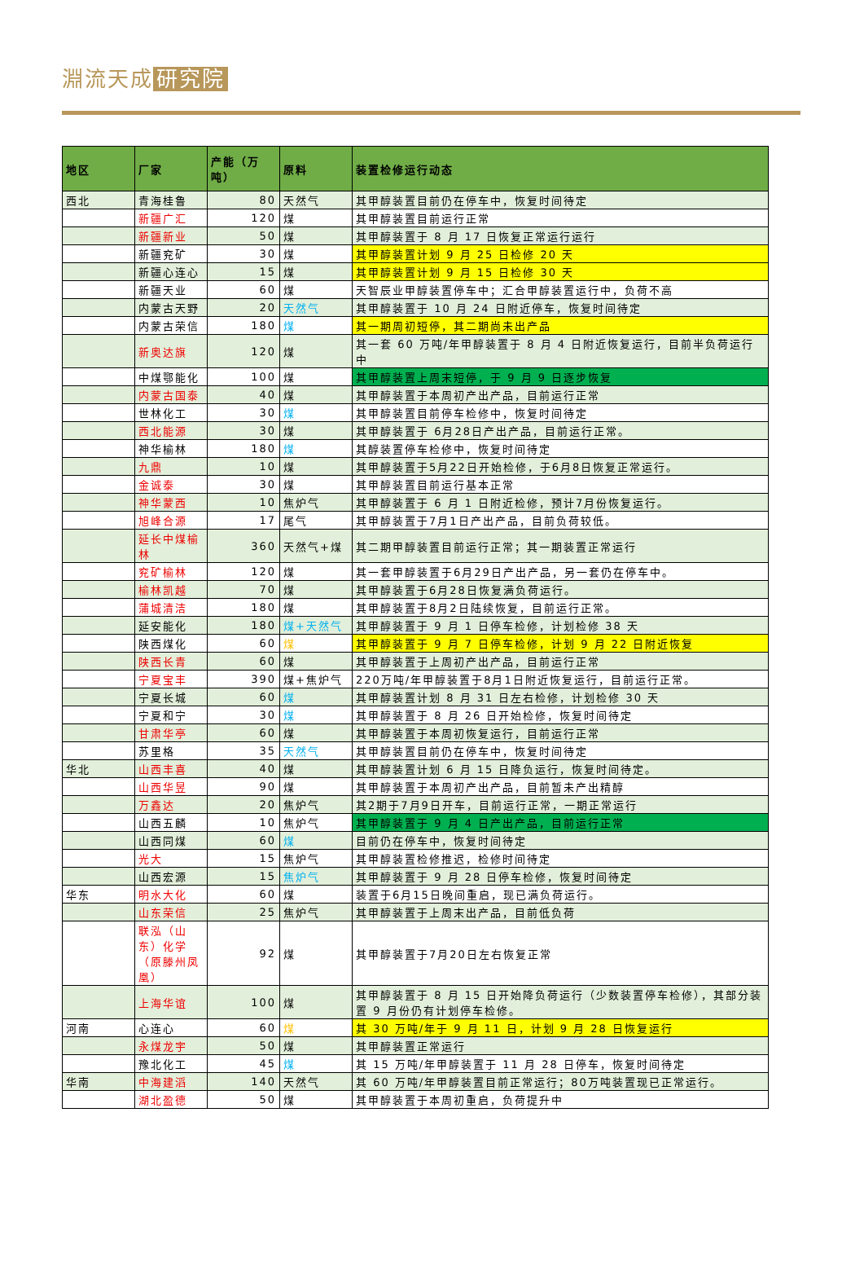淵流天成 研究院
| 地区 | 厂家 | 产能（万吨） | 原料 | 装置检修运行动态 |
| --- | --- | --- | --- | --- |
| 西北 | 青海桂鲁 | 80 | 天然气 | 其甲醇装置目前仍在停车中，恢复时间待定 |
| | 新疆广汇 | 120 | 煤 | 其甲醇装置目前运行正常 |
| | 新疆新业 | 50 | 煤 | 其甲醇装置于 8 月 17 日恢复正常运行运行 |
| | 新疆兖矿 | 30 | 煤 | 其甲醇装置计划 9 月 25 日检修 20 天 |
| | 新疆心连心 | 15 | 煤 | 其甲醇装置计划 9 月 15 日检修 30 天 |
| | 新疆天业 | 60 | 煤 | 天智辰业甲醇装置停车中；汇合甲醇装置运行中，负荷不高 |
| | 内蒙古天野 | 20 | 天然气 | 其甲醇装置于 10 月 24 日附近停车，恢复时间待定 |
| | 内蒙古荣信 | 180 | 煤 | 其一期周初短停，其二期尚未出产品 |
| | 新奥达旗 | 120 | 煤 | 其一套 60 万吨/年甲醇装置于 8 月 4 日附近恢复运行，目前半负荷运行中 |
| | 中煤鄂能化 | 100 | 煤 | 其甲醇装置上周末短停，于 9 月 9 日逐步恢复 |
| | 内蒙古国泰 | 40 | 煤 | 其甲醇装置于本周初产出产品，目前运行正常 |
| | 世林化工 | 30 | 煤 | 其甲醇装置目前停车检修中，恢复时间待定 |
| | 西北能源 | 30 | 煤 | 其甲醇装置于 6月28日产出产品，目前运行正常。 |
| | 神华榆林 | 180 | 煤 | 其醇装置停车检修中，恢复时间待定 |
| | 九鼎 | 10 | 煤 | 其甲醇装置于5月22日开始检修，于6月8日恢复正常运行。 |
| | 金诚泰 | 30 | 煤 | 其甲醇装置目前运行基本正常 |
| | 神华蒙西 | 10 | 焦炉气 | 其甲醇装置于 6 月 1 日附近检修，预计7月份恢复运行。 |
| | 旭峰合源 | 17 | 尾气 | 其甲醇装置于7月1日产出产品，目前负荷较低。 |
| | 延长中煤榆林 | 360 | 天然气+煤 | 其二期甲醇装置目前运行正常；其一期装置正常运行 |
| | 兖矿榆林 | 120 | 煤 | 其一套甲醇装置于6月29日产出产品，另一套仍在停车中。 |
| | 榆林凯越 | 70 | 煤 | 其甲醇装置于6月28日恢复满负荷运行。 |
| | 蒲城清洁 | 180 | 煤 | 其甲醇装置于8月2日陆续恢复，目前运行正常。 |
| | 延安能化 | 180 | 煤+天然气 | 其甲醇装置于 9 月 1 日停车检修，计划检修 38 天 |
| | 陕西煤化 | 60 | 煤 | 其甲醇装置于 9 月 7 日停车检修，计划 9 月 22 日附近恢复 |
| | 陕西长青 | 60 | 煤 | 其甲醇装置于上周初产出产品，目前运行正常 |
| | 宁夏宝丰 | 390 | 煤+焦炉气 | 220万吨/年甲醇装置于8月1日附近恢复运行，目前运行正常。 |
| | 宁夏长城 | 60 | 煤 | 其甲醇装置计划 8 月 31 日左右检修，计划检修 30 天 |
| | 宁夏和宁 | 30 | 煤 | 其甲醇装置于 8 月 26 日开始检修，恢复时间待定 |
| | 甘肃华亭 | 60 | 煤 | 其甲醇装置于本周初恢复运行，目前运行正常 |
| | 苏里格 | 35 | 天然气 | 其甲醇装置目前仍在停车中，恢复时间待定 |
| 华北 | 山西丰喜 | 40 | 煤 | 其甲醇装置计划 6 月 15 日降负运行，恢复时间待定。 |
| | 山西华昱 | 90 | 煤 | 其甲醇装置于本周初产出产品，目前暂未产出精醇 |
| | 万鑫达 | 20 | 焦炉气 | 其2期于7月9日开车，目前运行正常，一期正常运行 |
| | 山西五麟 | 10 | 焦炉气 | 其甲醇装置于 9 月 4 日产出产品，目前运行正常 |
| | 山西同煤 | 60 | 煤 | 目前仍在停车中，恢复时间待定 |
| | 光大 | 15 | 焦炉气 | 其甲醇装置检修推迟，检修时间待定 |
| | 山西宏源 | 15 | 焦炉气 | 其甲醇装置于 9 月 28 日停车检修，恢复时间待定 |
| 华东 | 明水大化 | 60 | 煤 | 装置于6月15日晚间重启，现已满负荷运行。 |
| | 山东荣信 | 25 | 焦炉气 | 其甲醇装置于上周末出产品，目前低负荷 |
| | 联泓（山东）化学（原滕州凤凰） | 92 | 煤 | 其甲醇装置于7月20日左右恢复正常 |
| | 上海华谊 | 100 | 煤 | 其甲醇装置于 8 月 15 日开始降负荷运行（少数装置停车检修），其部分装置 9 月份仍有计划停车检修。 |
| 河南 | 心连心 | 60 | 煤 | 其 30 万吨/年于 9 月 11 日，计划 9 月 28 日恢复运行 |
| | 永煤龙宇 | 50 | 煤 | 其甲醇装置正常运行 |
| | 豫北化工 | 45 | 煤 | 其 15 万吨/年甲醇装置于 11 月 28 日停车，恢复时间待定 |
| 华南 | 中海建滔 | 140 | 天然气 | 其 60 万吨/年甲醇装置目前正常运行；80万吨装置现已正常运行。 |
| | 湖北盈德 | 50 | 煤 | 其甲醇装置于本周初重启，负荷提升中 |